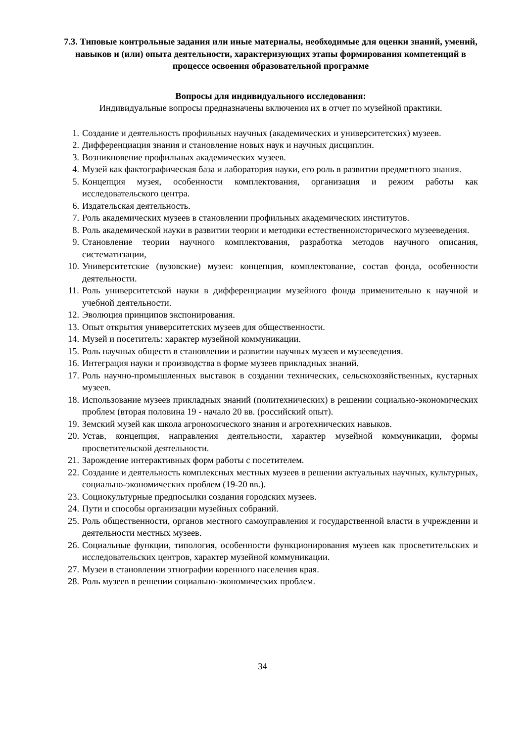7.3. Типовые контрольные задания или иные материалы, необходимые для оценки знаний, умений, навыков и (или) опыта деятельности, характеризующих этапы формирования компетенций в процессе освоения образовательной программе
Вопросы для индивидуального исследования:
Индивидуальные вопросы предназначены включения их в отчет по музейной практики.
1. Создание и деятельность профильных научных (академических и университетских) музеев.
2. Дифференциация знания и становление новых наук и научных дисциплин.
3. Возникновение профильных академических музеев.
4. Музей как фактографическая база и лаборатория науки, его роль в развитии предметного знания.
5. Концепция музея, особенности комплектования, организация и режим работы как исследовательского центра.
6. Издательская деятельность.
7. Роль академических музеев в становлении профильных академических институтов.
8. Роль академической науки в развитии теории и методики естественноисторического музееведения.
9. Становление теории научного комплектования, разработка методов научного описания, систематизации,
10. Университетские (вузовские) музеи: концепция, комплектование, состав фонда, особенности деятельности.
11. Роль университетской науки в дифференциации музейного фонда применительно к научной и учебной деятельности.
12. Эволюция принципов экспонирования.
13. Опыт открытия университетских музеев для общественности.
14. Музей и посетитель: характер музейной коммуникации.
15. Роль научных обществ в становлении и развитии научных музеев и музееведения.
16. Интеграция науки и производства в форме музеев прикладных знаний.
17. Роль научно-промышленных выставок в создании технических, сельскохозяйственных, кустарных музеев.
18. Использование музеев прикладных знаний (политехнических) в решении социально-экономических проблем (вторая половина 19 - начало 20 вв. (российский опыт).
19. Земский музей как школа агрономического знания и агротехнических навыков.
20. Устав, концепция, направления деятельности, характер музейной коммуникации, формы просветительской деятельности.
21. Зарождение интерактивных форм работы с посетителем.
22. Создание и деятельность комплексных местных музеев в решении актуальных научных, культурных, социально-экономических проблем (19-20 вв.).
23. Социокультурные предпосылки создания городских музеев.
24. Пути и способы организации музейных собраний.
25. Роль общественности, органов местного самоуправления и государственной власти в учреждении и деятельности местных музеев.
26. Социальные функции, типология, особенности функционирования музеев как просветительских и исследовательских центров, характер музейной коммуникации.
27. Музеи в становлении этнографии коренного населения края.
28. Роль музеев в решении социально-экономических проблем.
34